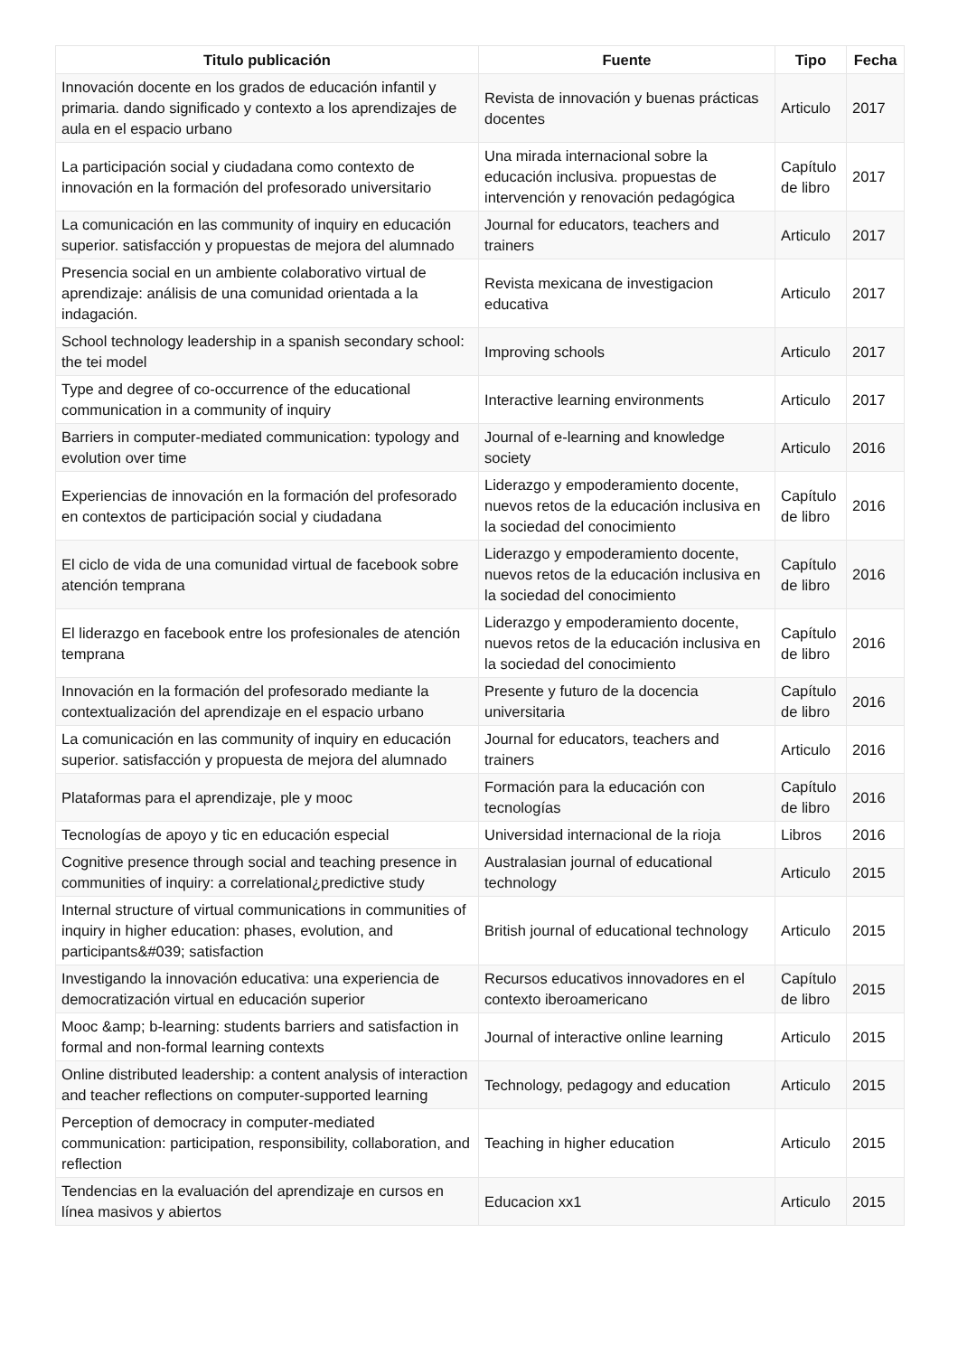| Titulo publicación | Fuente | Tipo | Fecha |
| --- | --- | --- | --- |
| Innovación docente en los grados de educación infantil y primaria. dando significado y contexto a los aprendizajes de aula en el espacio urbano | Revista de innovación y buenas prácticas docentes | Articulo | 2017 |
| La participación social y ciudadana como contexto de innovación en la formación del profesorado universitario | Una mirada internacional sobre la educación inclusiva. propuestas de intervención y renovación pedagógica | Capítulo de libro | 2017 |
| La comunicación en las community of inquiry en educación superior. satisfacción y propuestas de mejora del alumnado | Journal for educators, teachers and trainers | Articulo | 2017 |
| Presencia social en un ambiente colaborativo virtual de aprendizaje: análisis de una comunidad orientada a la indagación. | Revista mexicana de investigacion educativa | Articulo | 2017 |
| School technology leadership in a spanish secondary school: the tei model | Improving schools | Articulo | 2017 |
| Type and degree of co-occurrence of the educational communication in a community of inquiry | Interactive learning environments | Articulo | 2017 |
| Barriers in computer-mediated communication: typology and evolution over time | Journal of e-learning and knowledge society | Articulo | 2016 |
| Experiencias de innovación en la formación del profesorado en contextos de participación social y ciudadana | Liderazgo y empoderamiento docente, nuevos retos de la educación inclusiva en la sociedad del conocimiento | Capítulo de libro | 2016 |
| El ciclo de vida de una comunidad virtual de facebook sobre atención temprana | Liderazgo y empoderamiento docente, nuevos retos de la educación inclusiva en la sociedad del conocimiento | Capítulo de libro | 2016 |
| El liderazgo en facebook entre los profesionales de atención temprana | Liderazgo y empoderamiento docente, nuevos retos de la educación inclusiva en la sociedad del conocimiento | Capítulo de libro | 2016 |
| Innovación en la formación del profesorado mediante la contextualización del aprendizaje en el espacio urbano | Presente y futuro de la docencia universitaria | Capítulo de libro | 2016 |
| La comunicación en las community of inquiry en educación superior. satisfacción y propuesta de mejora del alumnado | Journal for educators, teachers and trainers | Articulo | 2016 |
| Plataformas para el aprendizaje, ple y mooc | Formación para la educación con tecnologías | Capítulo de libro | 2016 |
| Tecnologías de apoyo y tic en educación especial | Universidad internacional de la rioja | Libros | 2016 |
| Cognitive presence through social and teaching presence in communities of inquiry: a correlational¿predictive study | Australasian journal of educational technology | Articulo | 2015 |
| Internal structure of virtual communications in communities of inquiry in higher education: phases, evolution, and participants&#039; satisfaction | British journal of educational technology | Articulo | 2015 |
| Investigando la innovación educativa: una experiencia de democratización virtual en educación superior | Recursos educativos innovadores en el contexto iberoamericano | Capítulo de libro | 2015 |
| Mooc &amp; b-learning: students barriers and satisfaction in formal and non-formal learning contexts | Journal of interactive online learning | Articulo | 2015 |
| Online distributed leadership: a content analysis of interaction and teacher reflections on computer-supported learning | Technology, pedagogy and education | Articulo | 2015 |
| Perception of democracy in computer-mediated communication: participation, responsibility, collaboration, and reflection | Teaching in higher education | Articulo | 2015 |
| Tendencias en la evaluación del aprendizaje en cursos en línea masivos y abiertos | Educacion xx1 | Articulo | 2015 |